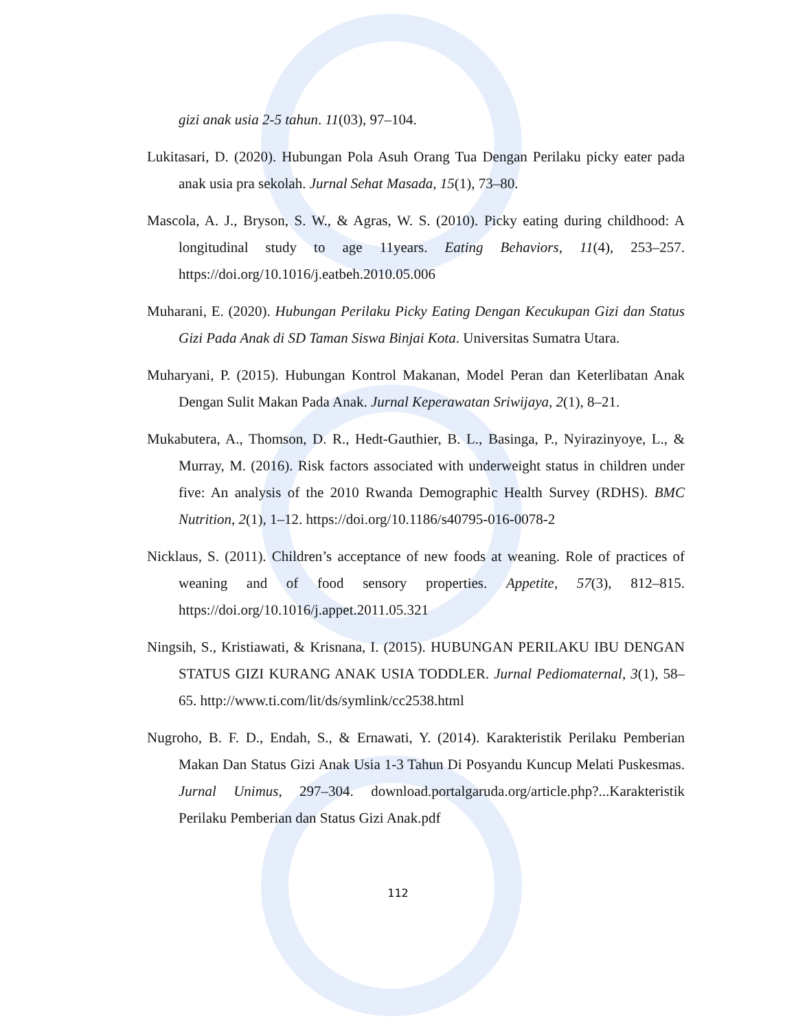gizi anak usia 2-5 tahun. 11(03), 97–104.
Lukitasari, D. (2020). Hubungan Pola Asuh Orang Tua Dengan Perilaku picky eater pada anak usia pra sekolah. Jurnal Sehat Masada, 15(1), 73–80.
Mascola, A. J., Bryson, S. W., & Agras, W. S. (2010). Picky eating during childhood: A longitudinal study to age 11years. Eating Behaviors, 11(4), 253–257. https://doi.org/10.1016/j.eatbeh.2010.05.006
Muharani, E. (2020). Hubungan Perilaku Picky Eating Dengan Kecukupan Gizi dan Status Gizi Pada Anak di SD Taman Siswa Binjai Kota. Universitas Sumatra Utara.
Muharyani, P. (2015). Hubungan Kontrol Makanan, Model Peran dan Keterlibatan Anak Dengan Sulit Makan Pada Anak. Jurnal Keperawatan Sriwijaya, 2(1), 8–21.
Mukabutera, A., Thomson, D. R., Hedt-Gauthier, B. L., Basinga, P., Nyirazinyoye, L., & Murray, M. (2016). Risk factors associated with underweight status in children under five: An analysis of the 2010 Rwanda Demographic Health Survey (RDHS). BMC Nutrition, 2(1), 1–12. https://doi.org/10.1186/s40795-016-0078-2
Nicklaus, S. (2011). Children’s acceptance of new foods at weaning. Role of practices of weaning and of food sensory properties. Appetite, 57(3), 812–815. https://doi.org/10.1016/j.appet.2011.05.321
Ningsih, S., Kristiawati, & Krisnana, I. (2015). HUBUNGAN PERILAKU IBU DENGAN STATUS GIZI KURANG ANAK USIA TODDLER. Jurnal Pediomaternal, 3(1), 58–65. http://www.ti.com/lit/ds/symlink/cc2538.html
Nugroho, B. F. D., Endah, S., & Ernawati, Y. (2014). Karakteristik Perilaku Pemberian Makan Dan Status Gizi Anak Usia 1-3 Tahun Di Posyandu Kuncup Melati Puskesmas. Jurnal Unimus, 297–304. download.portalgaruda.org/article.php?...Karakteristik Perilaku Pemberian dan Status Gizi Anak.pdf
112